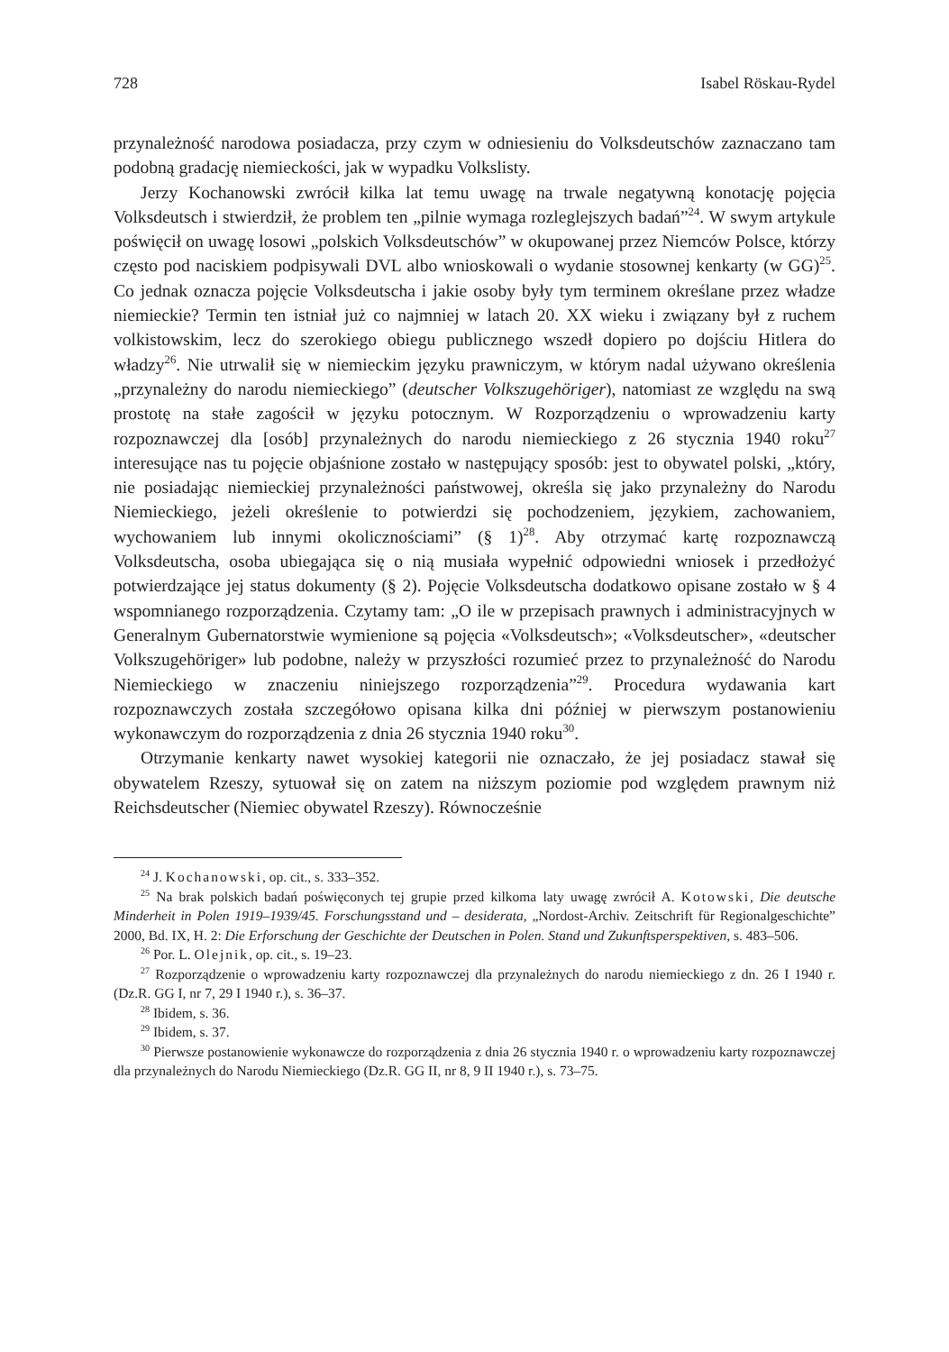728 Isabel Röskau-Rydel
przynależność narodowa posiadacza, przy czym w odniesieniu do Volksdeutschów zaznaczano tam podobną gradację niemieckości, jak w wypadku Volkslisty.
Jerzy Kochanowski zwrócił kilka lat temu uwagę na trwale negatywną konotację pojęcia Volksdeutsch i stwierdził, że problem ten „pilnie wymaga rozleglejszych badań”<sup>24</sup>. W swym artykule poświęcił on uwagę losowi „polskich Volksdeutschów” w okupowanej przez Niemców Polsce, którzy często pod naciskiem podpisywali DVL albo wnioskowali o wydanie stosownej kenkarty (w GG)<sup>25</sup>. Co jednak oznacza pojęcie Volksdeutscha i jakie osoby były tym terminem określane przez władze niemieckie? Termin ten istniał już co najmniej w latach 20. XX wieku i związany był z ruchem volkistowskim, lecz do szerokiego obiegu publicznego wszedł dopiero po dojściu Hitlera do władzy<sup>26</sup>. Nie utrwalił się w niemieckim języku prawniczym, w którym nadal używano określenia „przynależny do narodu niemieckiego” (deutscher Volkszugehöriger), natomiast ze względu na swą prostotę na stałe zagościł w języku potocznym. W Rozporządzeniu o wprowadzeniu karty rozpoznawczej dla [osób] przynależnych do narodu niemieckiego z 26 stycznia 1940 roku<sup>27</sup> interesujące nas tu pojęcie objaśnione zostało w następujący sposób: jest to obywatel polski, „który, nie posiadając niemieckiej przynależności państwowej, określa się jako przynależny do Narodu Niemieckiego, jeżeli określenie to potwierdzi się pochodzeniem, językiem, zachowaniem, wychowaniem lub innymi okolicznościami” (§ 1)<sup>28</sup>. Aby otrzymać kartę rozpoznawczą Volksdeutscha, osoba ubiegająca się o nią musiała wypełnić odpowiedni wniosek i przedłożyć potwierdzające jej status dokumenty (§ 2). Pojęcie Volksdeutscha dodatkowo opisane zostało w § 4 wspomnianego rozporządzenia. Czytamy tam: „O ile w przepisach prawnych i administracyjnych w Generalnym Gubernatorstwie wymienione są pojęcia «Volksdeutsch»; «Volksdeutscher», «deutscher Volkszugehöriger» lub podobne, należy w przyszłości rozumieć przez to przynależność do Narodu Niemieckiego w znaczeniu niniejszego rozporządzenia”<sup>29</sup>. Procedura wydawania kart rozpoznawczych została szczegółowo opisana kilka dni później w pierwszym postanowieniu wykonawczym do rozporządzenia z dnia 26 stycznia 1940 roku<sup>30</sup>.
Otrzymanie kenkarty nawet wysokiej kategorii nie oznaczało, że jej posiadacz stawał się obywatelem Rzeszy, sytuował się on zatem na niższym poziomie pod względem prawnym niż Reichsdeutscher (Niemiec obywatel Rzeszy). Równocześnie
<sup>24</sup> J. Kochanowski, op. cit., s. 333–352.
<sup>25</sup> Na brak polskich badań poświęconych tej grupie przed kilkoma laty uwagę zwrócił A. Kotowski, Die deutsche Minderheit in Polen 1919–1939/45. Forschungsstand und – desiderata, „Nordost-Archiv. Zeitschrift für Regionalgeschichte” 2000, Bd. IX, H. 2: Die Erforschung der Geschichte der Deutschen in Polen. Stand und Zukunftsperspektiven, s. 483–506.
<sup>26</sup> Por. L. Olejnik, op. cit., s. 19–23.
<sup>27</sup> Rozporządzenie o wprowadzeniu karty rozpoznawczej dla przynależnych do narodu niemieckiego z dn. 26 I 1940 r. (Dz.R. GG I, nr 7, 29 I 1940 r.), s. 36–37.
<sup>28</sup> Ibidem, s. 36.
<sup>29</sup> Ibidem, s. 37.
<sup>30</sup> Pierwsze postanowienie wykonawcze do rozporządzenia z dnia 26 stycznia 1940 r. o wprowadzeniu karty rozpoznawczej dla przynależnych do Narodu Niemieckiego (Dz.R. GG II, nr 8, 9 II 1940 r.), s. 73–75.